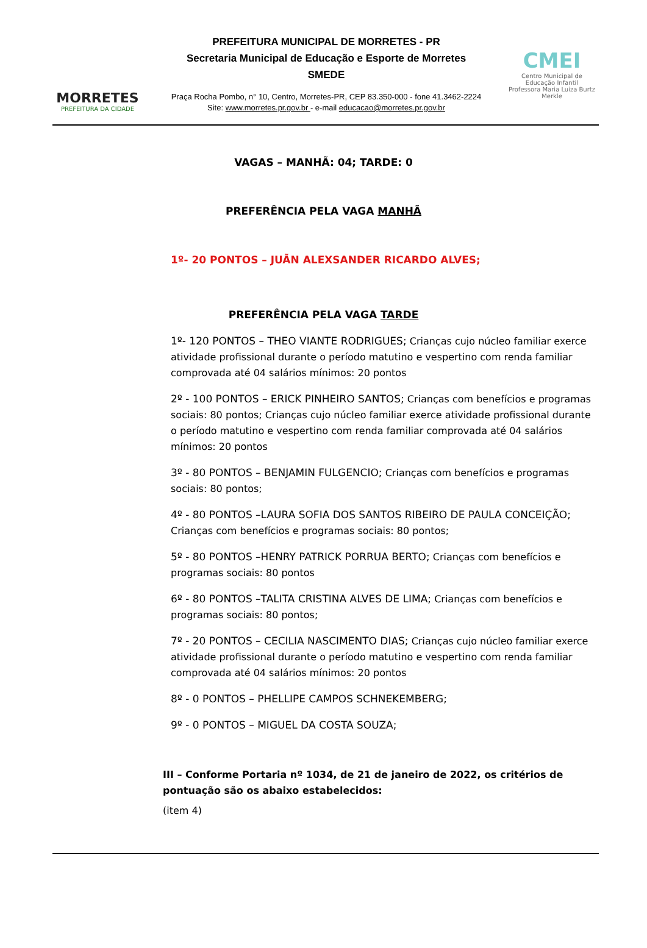MORRETES
PREFEITURA DA CIDADE
PREFEITURA MUNICIPAL DE MORRETES - PR
Secretaria Municipal de Educação e Esporte de Morretes
SMEDE
Praça Rocha Pombo, n° 10, Centro, Morretes-PR, CEP 83.350-000 - fone 41.3462-2224
Site: www.morretes.pr.gov.br - e-mail educacao@morretes.pr.gov.br
CMEI
Centro Municipal de
Educação Infantil
Professora Maria Luiza Burtz Merkle
VAGAS – MANHÃ: 04; TARDE: 0
PREFERÊNCIA PELA VAGA MANHÃ
1º- 20 PONTOS – JUÃN ALEXSANDER RICARDO ALVES;
PREFERÊNCIA PELA VAGA TARDE
1º- 120 PONTOS – THEO VIANTE RODRIGUES; Crianças cujo núcleo familiar exerce atividade profissional durante o período matutino e vespertino com renda familiar comprovada até 04 salários mínimos: 20 pontos
2º - 100 PONTOS – ERICK PINHEIRO SANTOS; Crianças com benefícios e programas sociais: 80 pontos; Crianças cujo núcleo familiar exerce atividade profissional durante o período matutino e vespertino com renda familiar comprovada até 04 salários mínimos: 20 pontos
3º - 80 PONTOS – BENJAMIN FULGENCIO; Crianças com benefícios e programas sociais: 80 pontos;
4º - 80 PONTOS –LAURA SOFIA DOS SANTOS RIBEIRO DE PAULA CONCEIÇÃO; Crianças com benefícios e programas sociais: 80 pontos;
5º - 80 PONTOS –HENRY PATRICK PORRUA BERTO; Crianças com benefícios e programas sociais: 80 pontos
6º - 80 PONTOS –TALITA CRISTINA ALVES DE LIMA; Crianças com benefícios e programas sociais: 80 pontos;
7º - 20 PONTOS – CECILIA NASCIMENTO DIAS; Crianças cujo núcleo familiar exerce atividade profissional durante o período matutino e vespertino com renda familiar comprovada até 04 salários mínimos: 20 pontos
8º - 0 PONTOS – PHELLIPE CAMPOS SCHNEKEMBERG;
9º - 0 PONTOS – MIGUEL DA COSTA SOUZA;
III – Conforme Portaria nº 1034, de 21 de janeiro de 2022, os critérios de pontuação são os abaixo estabelecidos:
(item 4)